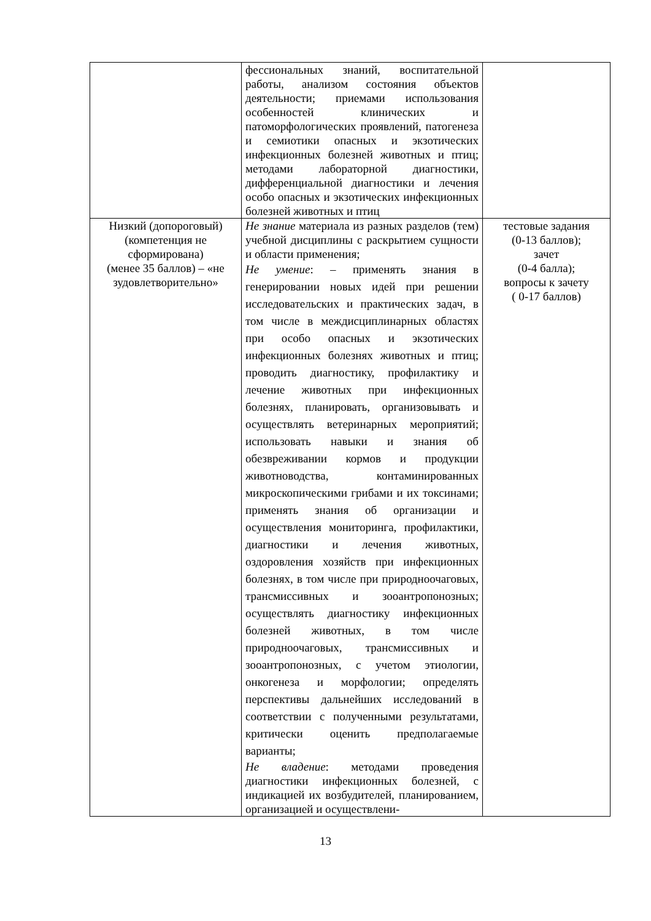| | фессиональных знаний, воспитательной работы, анализом состояния объектов деятельности; приемами использования особенностей клинических и патоморфологических проявлений, патогенеза и семиотики опасных и экзотических инфекционных болезней животных и птиц; методами лабораторной диагностики, дифференциальной диагностики и лечения особо опасных и экзотических инфекционных болезней животных и птиц | |
| Низкий (допороговый) (компетенция не сформирована) (менее 35 баллов) – «не зудовлетворительно» | Не знание материала из разных разделов (тем) учебной дисциплины с раскрытием сущности и области применения; Не умение : – применять знания в генерировании новых идей при решении исследовательских и практических задач, в том числе в междисциплинарных областях при особо опасных и экзотических инфекционных болезнях животных и птиц; проводить диагностику, профилактику и лечение животных при инфекционных болезнях, планировать, организовывать и осуществлять ветеринарных мероприятий; использовать навыки и знания об обезвреживании кормов и продукции животноводства, контаминированных микроскопическими грибами и их токсинами; применять знания об организации и осуществления мониторинга, профилактики, диагностики и лечения животных, оздоровления хозяйств при инфекционных болезнях, в том числе при природноочаговых, трансмиссивных и зооантропонозных; осуществлять диагностику инфекционных болезней животных, в том числе природноочаговых, трансмиссивных и зооантропонозных, с учетом этиологии, онкогенеза и морфологии; определять перспективы дальнейших исследований в соответствии с полученными результатами, критически оценить предполагаемые варианты; Не владение : методами проведения диагностики инфекционных болезней, с индикацией их возбудителей, планированием, организацией и осуществлени- | тестовые задания (0-13 баллов); зачет (0-4 балла); вопросы к зачету ( 0-17 баллов) |
13